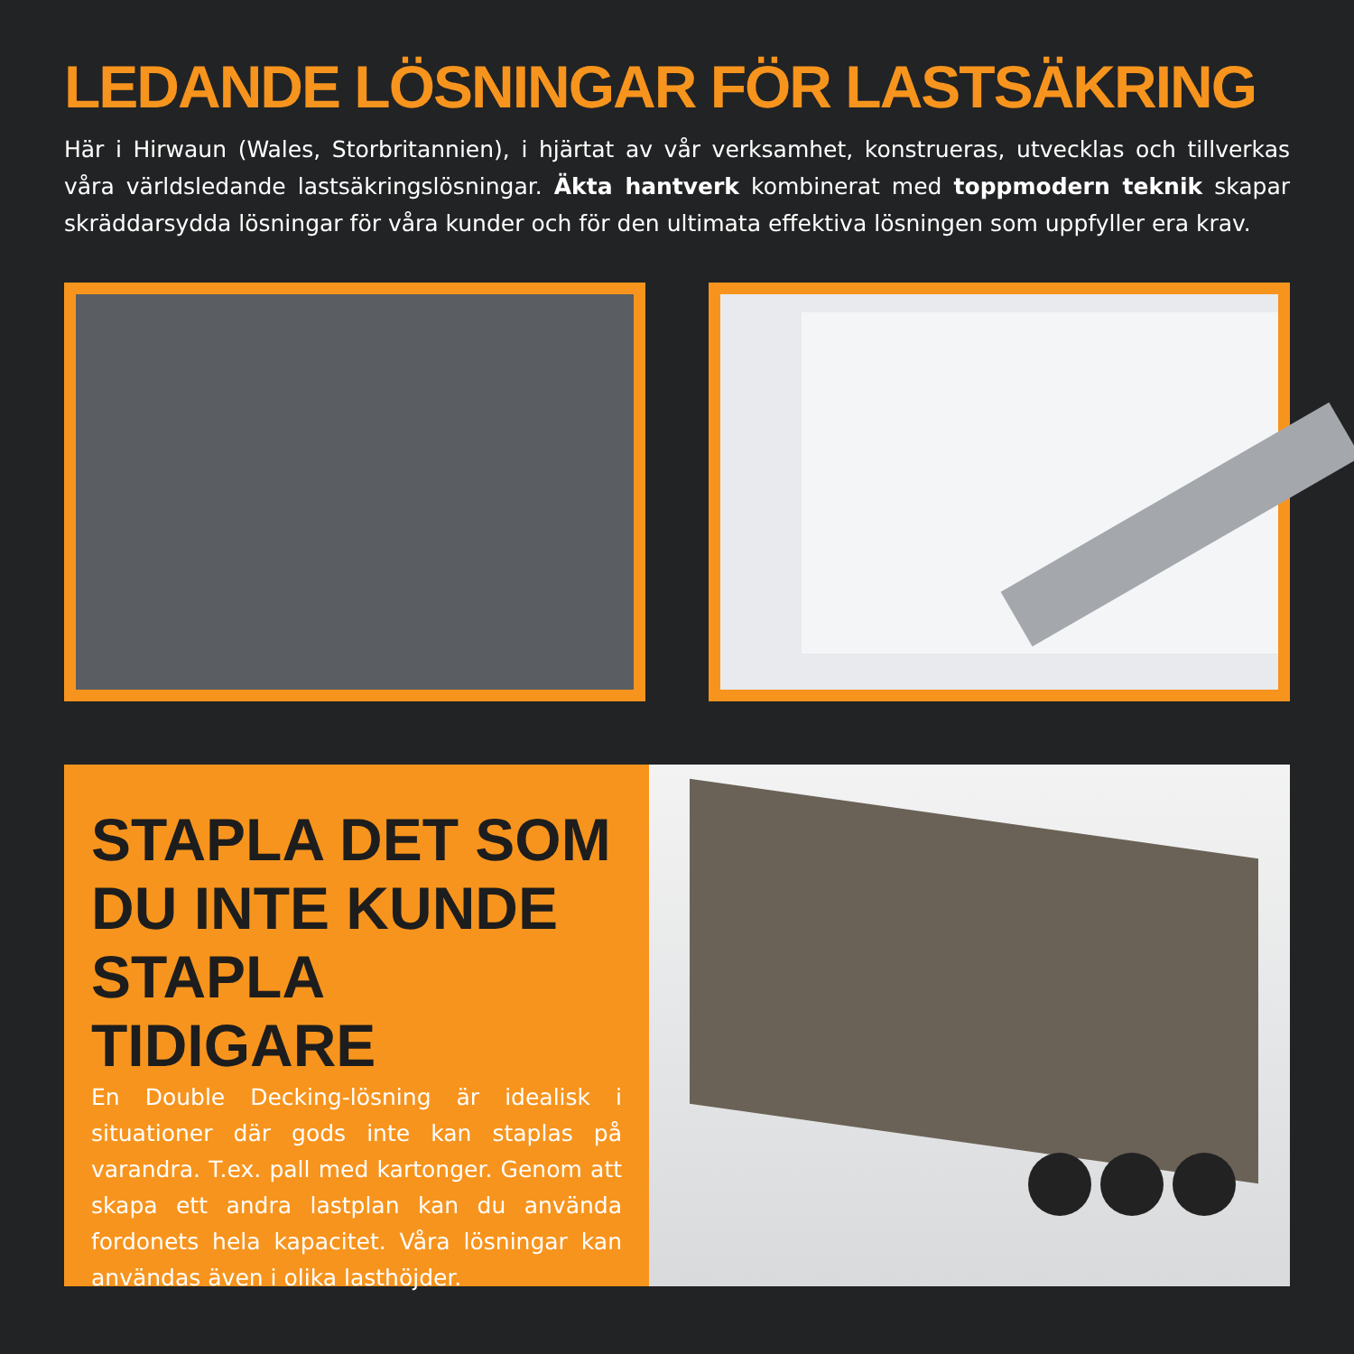LEDANDE LÖSNINGAR FÖR LASTSÄKRING
Här i Hirwaun (Wales, Storbritannien), i hjärtat av vår verksamhet, konstrueras, utvecklas och tillverkas våra världsledande lastsäkringslösningar. Äkta hantverk kombinerat med toppmodern teknik skapar skräddarsydda lösningar för våra kunder och för den ultimata effektiva lösningen som uppfyller era krav.
STAPLA DET SOM DU INTE KUNDE STAPLA TIDIGARE
En Double Decking-lösning är idealisk i situationer där gods inte kan staplas på varandra. T.ex. pall med kartonger. Genom att skapa ett andra lastplan kan du använda fordonets hela kapacitet. Våra lösningar kan användas även i olika lasthöjder.